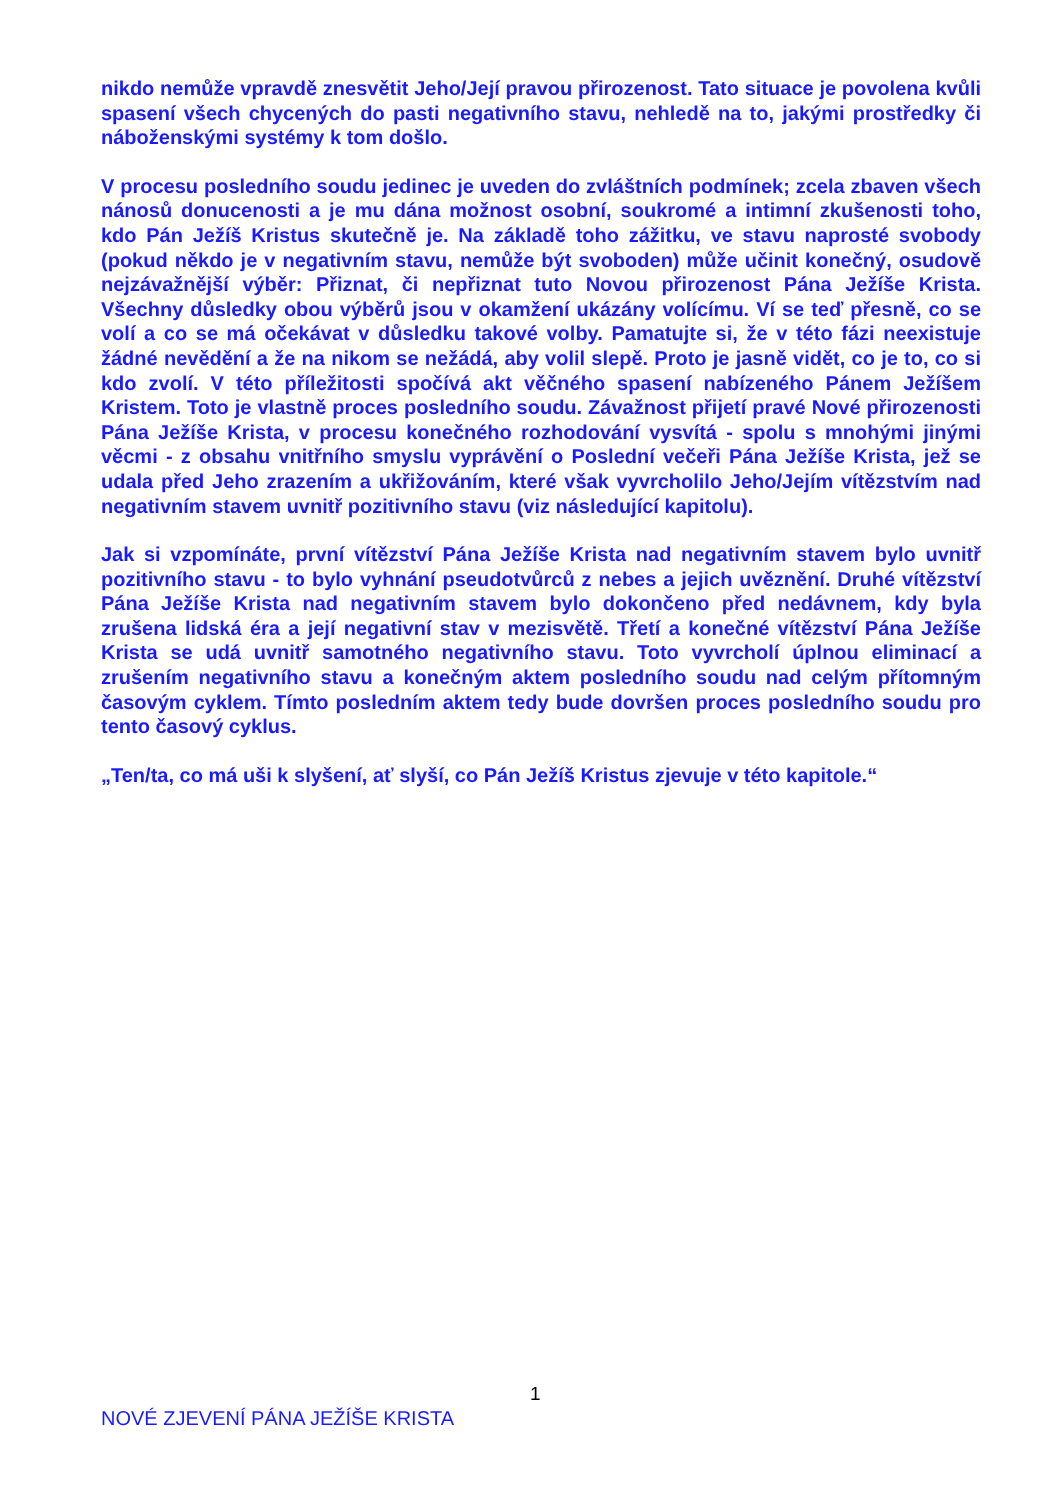nikdo nemůže vpravdě znesvětit Jeho/Její pravou přirozenost. Tato situace je povolena kvůli spasení všech chycených do pasti negativního stavu, nehledě na to, jakými prostředky či náboženskými systémy k tom došlo.
V procesu posledního soudu jedinec je uveden do zvláštních podmínek; zcela zbaven všech nánosů donucenosti a je mu dána možnost osobní, soukromé a intimní zkušenosti toho, kdo Pán Ježíš Kristus skutečně je. Na základě toho zážitku, ve stavu naprosté svobody (pokud někdo je v negativním stavu, nemůže být svoboden) může učinit konečný, osudově nejzávažnější výběr: Přiznat, či nepřiznat tuto Novou přirozenost Pána Ježíše Krista. Všechny důsledky obou výběrů jsou v okamžení ukázány volícímu. Ví se teď přesně, co se volí a co se má očekávat v důsledku takové volby. Pamatujte si, že v této fázi neexistuje žádné nevědění a že na nikom se nežádá, aby volil slepě. Proto je jasně vidět, co je to, co si kdo zvolí. V této příležitosti spočívá akt věčného spasení nabízeného Pánem Ježíšem Kristem. Toto je vlastně proces posledního soudu. Závažnost přijetí pravé Nové přirozenosti Pána Ježíše Krista, v procesu konečného rozhodování vysvítá - spolu s mnohými jinými věcmi - z obsahu vnitřního smyslu vyprávění o Poslední večeři Pána Ježíše Krista, jež se udala před Jeho zrazením a ukřižováním, které však vyvrcholilo Jeho/Jejím vítězstvím nad negativním stavem uvnitř pozitivního stavu (viz následující kapitolu).
Jak si vzpomínáte, první vítězství Pána Ježíše Krista nad negativním stavem bylo uvnitř pozitivního stavu - to bylo vyhnání pseudotvůrců z nebes a jejich uvěznění. Druhé vítězství Pána Ježíše Krista nad negativním stavem bylo dokončeno před nedávnem, kdy byla zrušena lidská éra a její negativní stav v mezisvětě. Třetí a konečné vítězství Pána Ježíše Krista se udá uvnitř samotného negativního stavu. Toto vyvrcholí úplnou eliminací a zrušením negativního stavu a konečným aktem posledního soudu nad celým přítomným časovým cyklem. Tímto posledním aktem tedy bude dovršen proces posledního soudu pro tento časový cyklus.
„Ten/ta, co má uši k slyšení, ať slyší, co Pán Ježíš Kristus zjevuje v této kapitole.“
1
NOVÉ ZJEVENÍ PÁNA JEŽÍŠE KRISTA